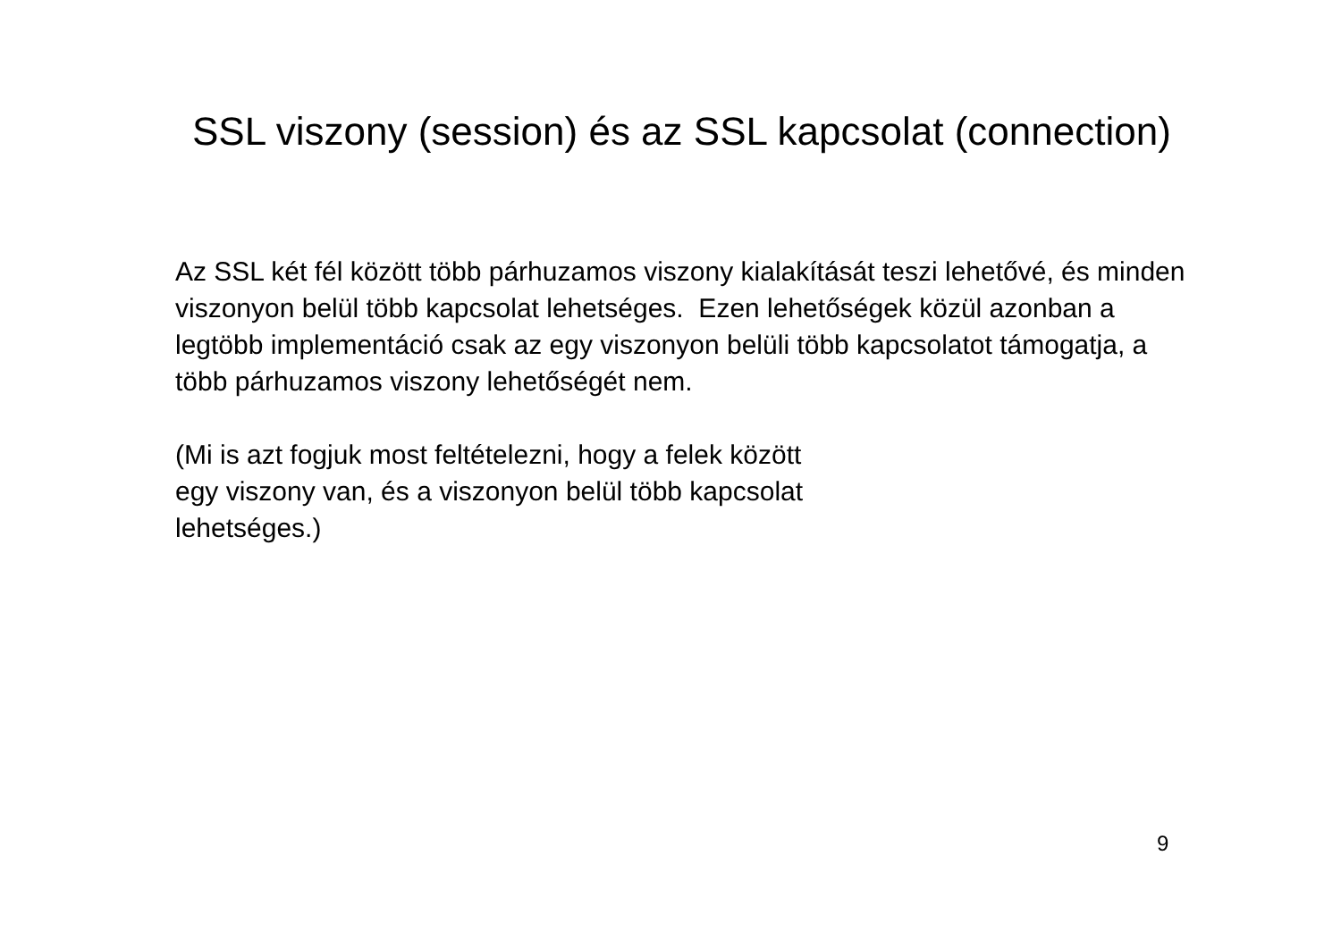SSL viszony (session) és az SSL kapcsolat (connection)
Az SSL két fél között több párhuzamos viszony kialakítását teszi lehetővé, és minden viszonyon belül több kapcsolat lehetséges. Ezen lehetőségek közül azonban a legtöbb implementáció csak az egy viszonyon belüli több kapcsolatot támogatja, a több párhuzamos viszony lehetőségét nem.
(Mi is azt fogjuk most feltételezni, hogy a felek között
egy viszony van, és a viszonyon belül több kapcsolat
lehetséges.)
9